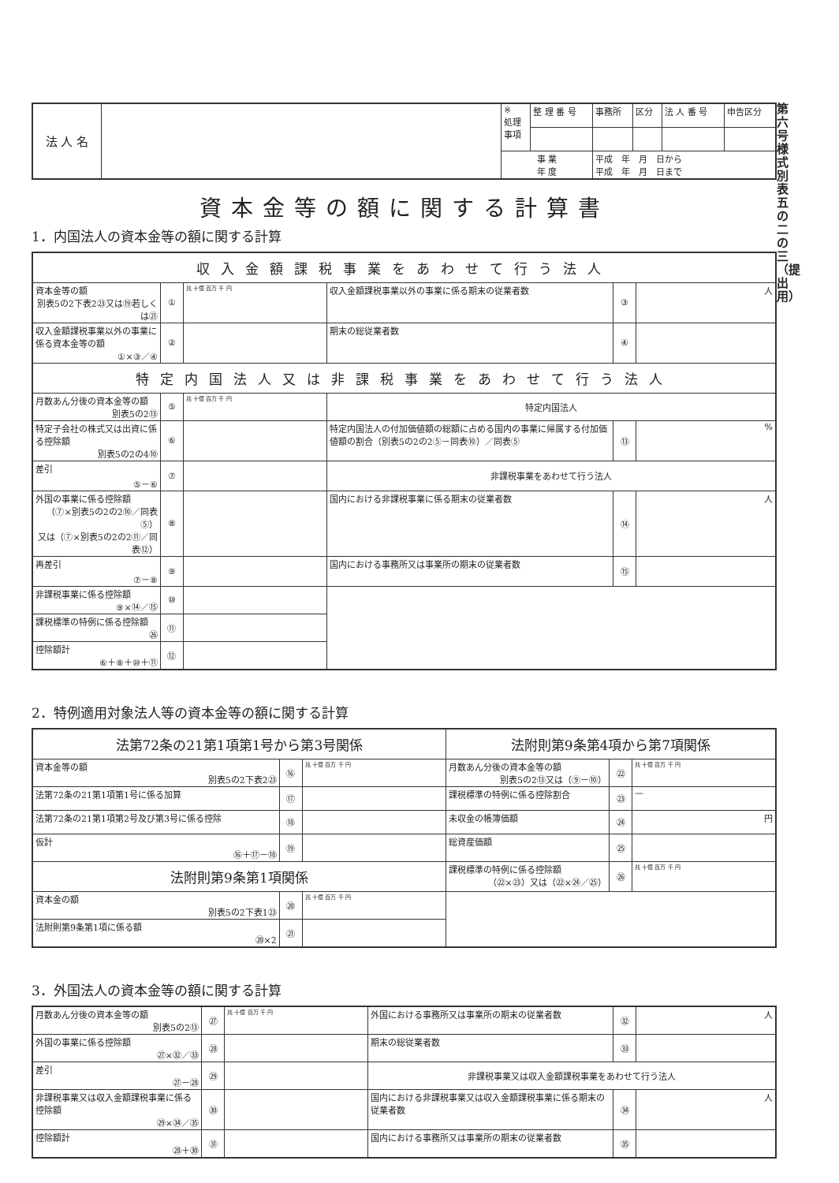第六号様式別表五の二の三（提出用）
| 法 人 名 | | ※ 処理 事項 | 整 理 番 号 | 事務所 | 区分 | 法 人 番 号 | 申告区分 |
| | | 事 業 年 度 | | 平成 年 月 日から 平成 年 月 日まで | | | |
資本金等の額に関する計算書
1．内国法人の資本金等の額に関する計算
| 収入金額課税事業をあわせて行う法人 | | | | | |
| 資本金等の額 別表5の2下表2㉓又は⑲若しくは㉑ | ① | 兆 十億 百万 千 円 | 収入金額課税事業以外の事業に係る期末の従業者数 | ③ | 人 |
| 収入金額課税事業以外の事業に係る資本金等の額 ①×③／④ | ② | | 期末の総従業者数 | ④ | |
| 特定内国法人又は非課税事業をあわせて行う法人 | | | | | |
| 月数あん分後の資本金等の額 別表5の2⑬ | ⑤ | 兆 十億 百万 千 円 | 特定内国法人 | | |
| 特定子会社の株式又は出資に係る控除額 別表5の2の4⑩ | ⑥ | | 特定内国法人の付加価値額の総額に占める国内の事業に帰属する付加価値額の割合（別表5の2の2⑤－同表⑩）／同表⑤ | ⑬ | % |
| 差引 ⑤－⑥ | ⑦ | | 非課税事業をあわせて行う法人 | | |
| 外国の事業に係る控除額 （⑦×別表5の2の2⑩／同表⑤） 又は（⑦×別表5の2の2⑪／同表⑫） | ⑧ | | 国内における非課税事業に係る期末の従業者数 | ⑭ | 人 |
| 再差引 ⑦－⑧ | ⑨ | | 国内における事務所又は事業所の期末の従業者数 | ⑮ | |
| 非課税事業に係る控除額 ⑨×⑭／⑮ | ⑩ | | | | |
| 課税標準の特例に係る控除額 ㉖ | ⑪ | | | | |
| 控除額計 ⑥＋⑧＋⑩＋⑪ | ⑫ | | | | |
2．特例適用対象法人等の資本金等の額に関する計算
| 法第72条の21第1項第1号から第3号関係 | | | 法附則第9条第4項から第7項関係 | | |
| 資本金等の額 別表5の2下表2㉓ | ⑯ | 兆 十億 百万 千 円 | 月数あん分後の資本金等の額 別表5の2⑬又は（⑨－⑩） | ㉒ | 兆 十億 百万 千 円 |
| 法第72条の21第1項第1号に係る加算 | ⑰ | | 課税標準の特例に係る控除割合 | ㉓ | — |
| 法第72条の21第1項第2号及び第3号に係る控除 | ⑱ | | 未収金の帳簿価額 | ㉔ | 円 |
| 仮計 ⑯＋⑰－⑱ | ⑲ | | 総資産価額 | ㉕ | |
| 法附則第9条第1項関係 | | | 課税標準の特例に係る控除額 （㉒×㉓）又は（㉒×㉔／㉕） | ㉖ | 兆 十億 百万 千 円 |
| 資本金の額 別表5の2下表1㉓ | ⑳ | 兆 十億 百万 千 円 | | | |
| 法附則第9条第1項に係る額 ⑳×2 | ㉑ | | | | |
3．外国法人の資本金等の額に関する計算
| 月数あん分後の資本金等の額 別表5の2⑬ | ㉗ | 兆 十億 百万 千 円 | 外国における事務所又は事業所の期末の従業者数 | ㉜ | 人 |
| 外国の事業に係る控除額 ㉗×㉜／㉝ | ㉘ | | 期末の総従業者数 | ㉝ | |
| 差引 ㉗－㉘ | ㉙ | | 非課税事業又は収入金額課税事業をあわせて行う法人 | | |
| 非課税事業又は収入金額課税事業に係る控除額 ㉙×㉞／㉟ | ㉚ | | 国内における非課税事業又は収入金額課税事業に係る期末の従業者数 | ㉞ | 人 |
| 控除額計 ㉘＋㉚ | ㉛ | | 国内における事務所又は事業所の期末の従業者数 | ㉟ | |